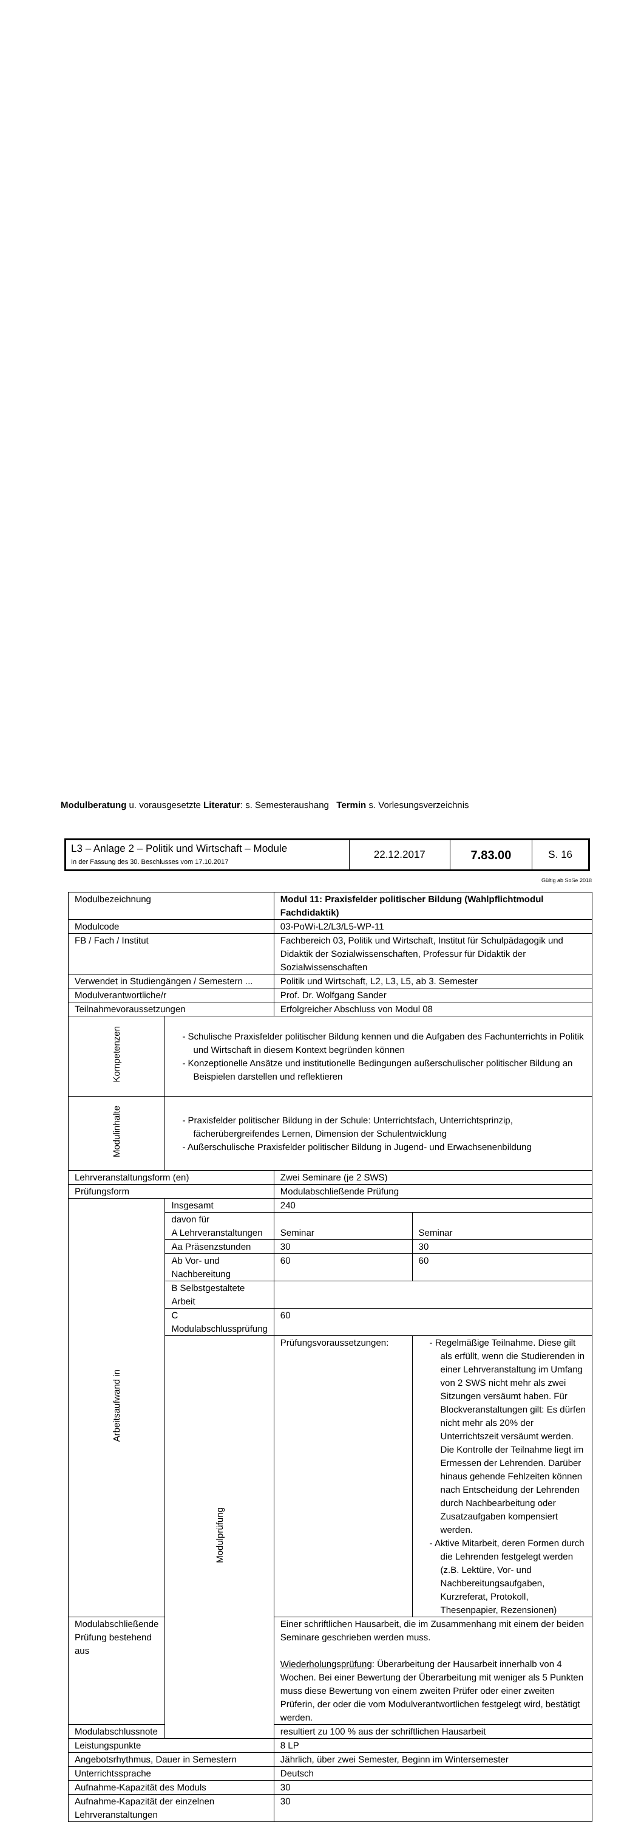| L3 – Anlage 2 – Politik und Wirtschaft – Module In der Fassung des 30. Beschlusses vom 17.10.2017 | 22.12.2017 | 7.83.00 | S. 16 |
Gültig ab SoSe 2018
| Modulbezeichnung | | Modul 11: Praxisfelder politischer Bildung (Wahlpflichtmodul Fachdidaktik) | |
| Modulcode | | 03-PoWi-L2/L3/L5-WP-11 | |
| FB / Fach / Institut | | Fachbereich 03, Politik und Wirtschaft, Institut für Schulpädagogik und Didaktik der Sozialwissenschaften, Professur für Didaktik der Sozialwissenschaften | |
| Verwendet in Studiengängen / Semestern ... | | Politik und Wirtschaft, L2, L3, L5, ab 3. Semester | |
| Modulverantwortliche/r | | Prof. Dr. Wolfgang Sander | |
| Teilnahmevoraussetzungen | | Erfolgreicher Abschluss von Modul 08 | |
| Kompetenzen | - Schulische Praxisfelder politischer Bildung kennen und die Aufgaben des Fachunterrichts in Politik und Wirtschaft in diesem Kontext begründen können - Konzeptionelle Ansätze und institutionelle Bedingungen außerschulischer politischer Bildung an Beispielen darstellen und reflektieren | | |
| Modulinhalte | - Praxisfelder politischer Bildung in der Schule: Unterrichtsfach, Unterrichtsprinzip, fächerübergreifendes Lernen, Dimension der Schulentwicklung - Außerschulische Praxisfelder politischer Bildung in Jugend- und Erwachsenenbildung | | |
| Lehrveranstaltungsform (en) | | Zwei Seminare (je 2 SWS) | |
| Prüfungsform | | Modulabschließende Prüfung | |
| Arbeitsaufwand in | Insgesamt | 240 | |
| | davon für A Lehrveranstaltungen | Seminar | Seminar |
| | Aa Präsenzstunden | 30 | 30 |
| | Ab Vor- und Nachbereitung | 60 | 60 |
| | B Selbstgestaltete Arbeit | | |
| | C Modulabschlussprüfung | 60 | |
| | Modulprüfung | Prüfungsvoraussetzungen: | - Regelmäßige Teilnahme. Diese gilt als erfüllt, wenn die Studierenden in einer Lehrveranstaltung im Umfang von 2 SWS nicht mehr als zwei Sitzungen versäumt haben. Für Blockveranstaltungen gilt: Es dürfen nicht mehr als 20% der Unterrichtszeit versäumt werden. Die Kontrolle der Teilnahme liegt im Ermessen der Lehrenden. Darüber hinaus gehende Fehlzeiten können nach Entscheidung der Lehrenden durch Nachbearbeitung oder Zusatzaufgaben kompensiert werden. - Aktive Mitarbeit, deren Formen durch die Lehrenden festgelegt werden (z.B. Lektüre, Vor- und Nachbereitungsaufgaben, Kurzreferat, Protokoll, Thesenpapier, Rezensionen) |
| Modulabschließende Prüfung bestehend aus | | Einer schriftlichen Hausarbeit, die im Zusammenhang mit einem der beiden Seminare geschrieben werden muss. Wiederholungsprüfung : Überarbeitung der Hausarbeit innerhalb von 4 Wochen. Bei einer Bewertung der Überarbeitung mit weniger als 5 Punkten muss diese Bewertung von einem zweiten Prüfer oder einer zweiten Prüferin, der oder die vom Modulverantwortlichen festgelegt wird, bestätigt werden. | |
| Modulabschlussnote | | resultiert zu 100 % aus der schriftlichen Hausarbeit | |
| Leistungspunkte | | 8 LP | |
| Angebotsrhythmus, Dauer in Semestern | | Jährlich, über zwei Semester, Beginn im Wintersemester | |
| Unterrichtssprache | | Deutsch | |
| Aufnahme-Kapazität des Moduls | | 30 | |
| Aufnahme-Kapazität der einzelnen Lehrveranstaltungen | | 30 | |
Modulberatung u. vorausgesetzte Literatur: s. Semesteraushang Termin s. Vorlesungsverzeichnis